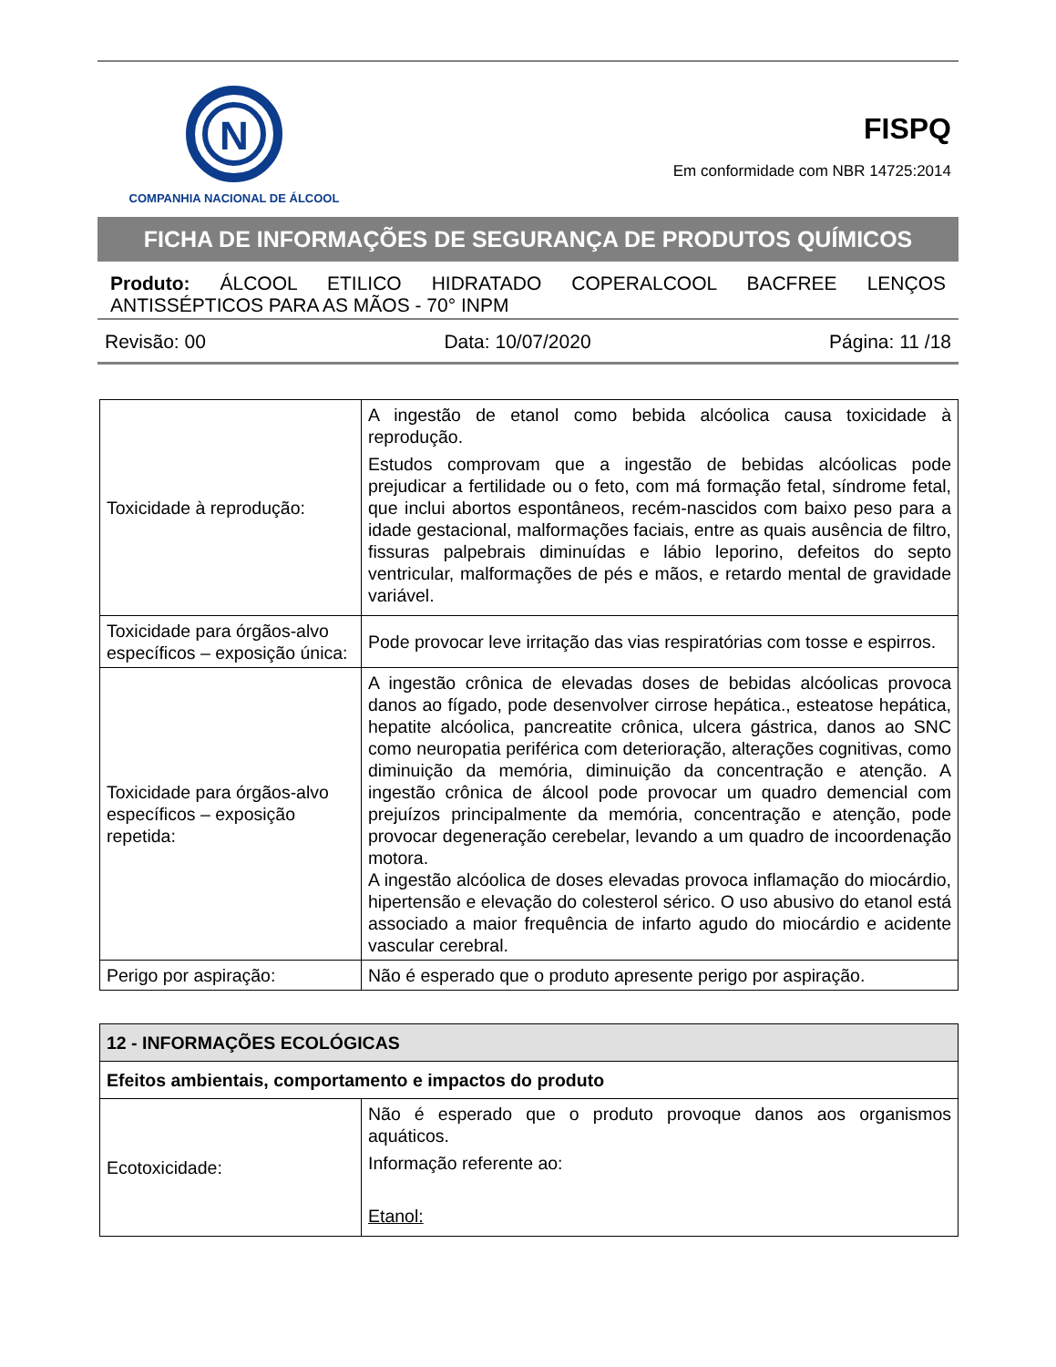N
COMPANHIA NACIONAL DE ÁLCOOL
FISPQ
Em conformidade com NBR 14725:2014
FICHA DE INFORMAÇÕES DE SEGURANÇA DE PRODUTOS QUÍMICOS
Produto: ÁLCOOL ETILICO HIDRATADO COPERALCOOL BACFREE LENÇOS ANTISSÉPTICOS PARA AS MÃOS - 70° INPM
Revisão: 00 Data: 10/07/2020 Página: 11 /18
| Toxicidade à reprodução: | A ingestão de etanol como bebida alcóolica causa toxicidade à reprodução. Estudos comprovam que a ingestão de bebidas alcóolicas pode prejudicar a fertilidade ou o feto, com má formação fetal, síndrome fetal, que inclui abortos espontâneos, recém-nascidos com baixo peso para a idade gestacional, malformações faciais, entre as quais ausência de filtro, fissuras palpebrais diminuídas e lábio leporino, defeitos do septo ventricular, malformações de pés e mãos, e retardo mental de gravidade variável. |
| Toxicidade para órgãos-alvo específicos – exposição única: | Pode provocar leve irritação das vias respiratórias com tosse e espirros. |
| Toxicidade para órgãos-alvo específicos – exposição repetida: | A ingestão crônica de elevadas doses de bebidas alcóolicas provoca danos ao fígado, pode desenvolver cirrose hepática., esteatose hepática, hepatite alcóolica, pancreatite crônica, ulcera gástrica, danos ao SNC como neuropatia periférica com deterioração, alterações cognitivas, como diminuição da memória, diminuição da concentração e atenção. A ingestão crônica de álcool pode provocar um quadro demencial com prejuízos principalmente da memória, concentração e atenção, pode provocar degeneração cerebelar, levando a um quadro de incoordenação motora. A ingestão alcóolica de doses elevadas provoca inflamação do miocárdio, hipertensão e elevação do colesterol sérico. O uso abusivo do etanol está associado a maior frequência de infarto agudo do miocárdio e acidente vascular cerebral. |
| Perigo por aspiração: | Não é esperado que o produto apresente perigo por aspiração. |
| 12 - INFORMAÇÕES ECOLÓGICAS | |
| Efeitos ambientais, comportamento e impactos do produto | |
| Ecotoxicidade: | Não é esperado que o produto provoque danos aos organismos aquáticos. Informação referente ao: Etanol: |